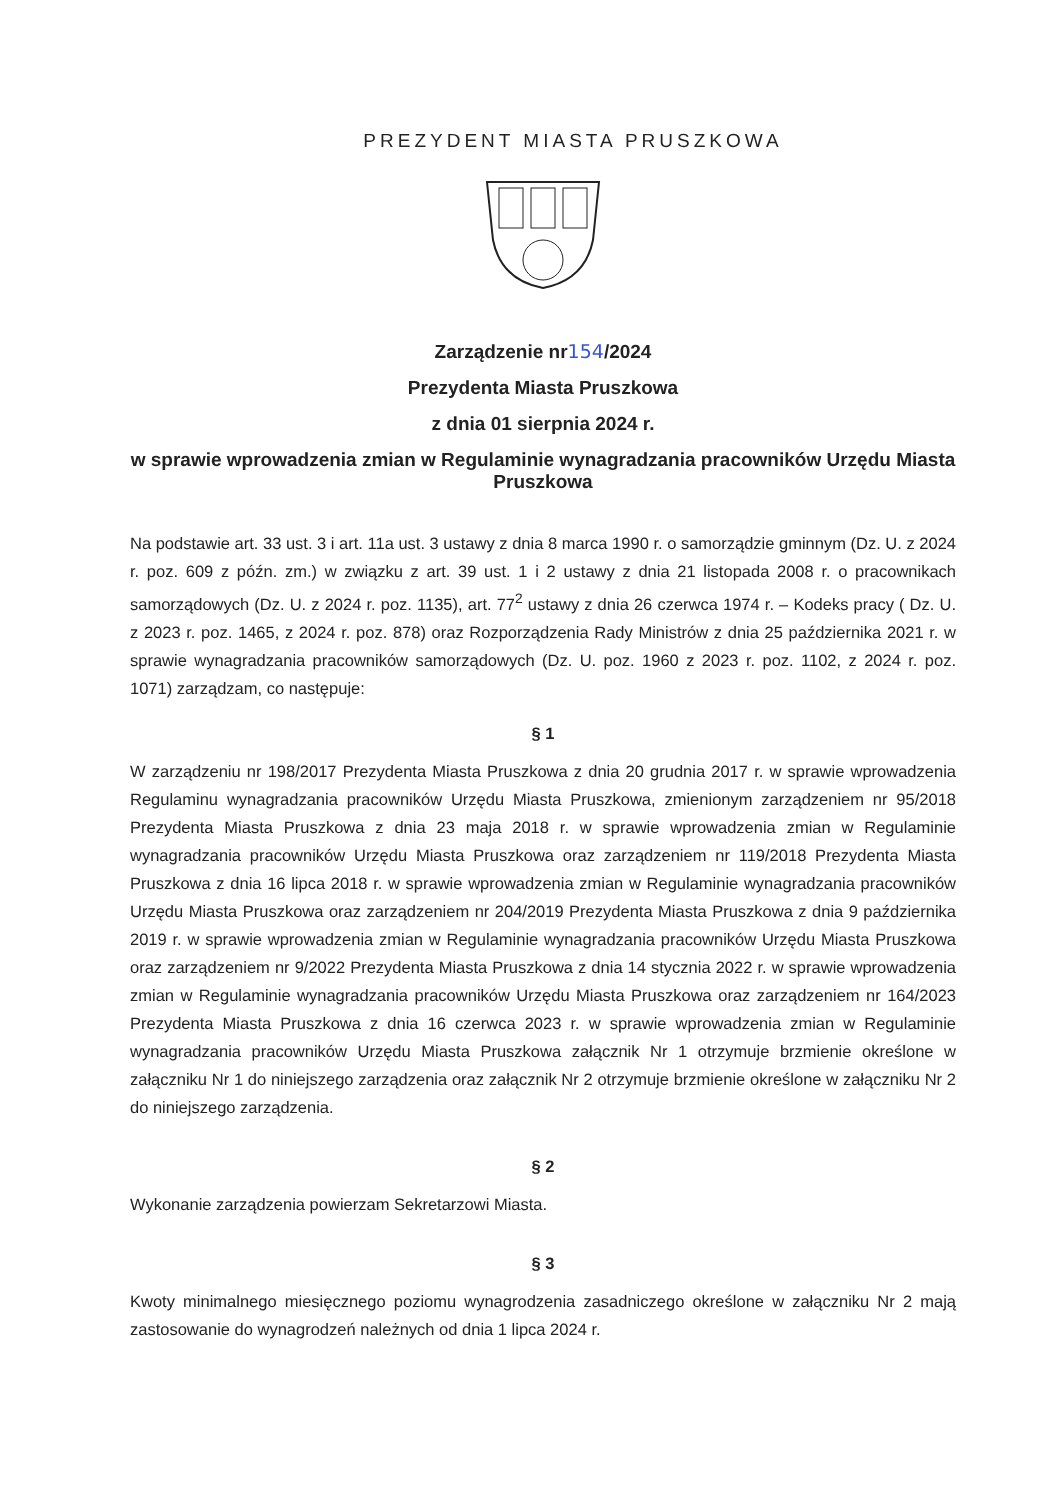PREZYDENT MIASTA PRUSZKOWA
Zarządzenie nr154/2024
Prezydenta Miasta Pruszkowa
z dnia 01 sierpnia 2024 r.
w sprawie wprowadzenia zmian w Regulaminie wynagradzania pracowników Urzędu Miasta Pruszkowa
Na podstawie art. 33 ust. 3 i art. 11a ust. 3 ustawy z dnia 8 marca 1990 r. o samorządzie gminnym (Dz. U. z 2024 r. poz. 609 z późn. zm.) w związku z art. 39 ust. 1 i 2 ustawy z dnia 21 listopada 2008 r. o pracownikach samorządowych (Dz. U. z 2024 r. poz. 1135), art. 77<sup>2</sup> ustawy z dnia 26 czerwca 1974 r. – Kodeks pracy ( Dz. U. z 2023 r. poz. 1465, z 2024 r. poz. 878) oraz Rozporządzenia Rady Ministrów z dnia 25 października 2021 r. w sprawie wynagradzania pracowników samorządowych (Dz. U. poz. 1960 z 2023 r. poz. 1102, z 2024 r. poz. 1071) zarządzam, co następuje:
§ 1
W zarządzeniu nr 198/2017 Prezydenta Miasta Pruszkowa z dnia 20 grudnia 2017 r. w sprawie wprowadzenia Regulaminu wynagradzania pracowników Urzędu Miasta Pruszkowa, zmienionym zarządzeniem nr 95/2018 Prezydenta Miasta Pruszkowa z dnia 23 maja 2018 r. w sprawie wprowadzenia zmian w Regulaminie wynagradzania pracowników Urzędu Miasta Pruszkowa oraz zarządzeniem nr 119/2018 Prezydenta Miasta Pruszkowa z dnia 16 lipca 2018 r. w sprawie wprowadzenia zmian w Regulaminie wynagradzania pracowników Urzędu Miasta Pruszkowa oraz zarządzeniem nr 204/2019 Prezydenta Miasta Pruszkowa z dnia 9 października 2019 r. w sprawie wprowadzenia zmian w Regulaminie wynagradzania pracowników Urzędu Miasta Pruszkowa oraz zarządzeniem nr 9/2022 Prezydenta Miasta Pruszkowa z dnia 14 stycznia 2022 r. w sprawie wprowadzenia zmian w Regulaminie wynagradzania pracowników Urzędu Miasta Pruszkowa oraz zarządzeniem nr 164/2023 Prezydenta Miasta Pruszkowa z dnia 16 czerwca 2023 r. w sprawie wprowadzenia zmian w Regulaminie wynagradzania pracowników Urzędu Miasta Pruszkowa załącznik Nr 1 otrzymuje brzmienie określone w załączniku Nr 1 do niniejszego zarządzenia oraz załącznik Nr 2 otrzymuje brzmienie określone w załączniku Nr 2 do niniejszego zarządzenia.
§ 2
Wykonanie zarządzenia powierzam Sekretarzowi Miasta.
§ 3
Kwoty minimalnego miesięcznego poziomu wynagrodzenia zasadniczego określone w załączniku Nr 2 mają zastosowanie do wynagrodzeń należnych od dnia 1 lipca 2024 r.